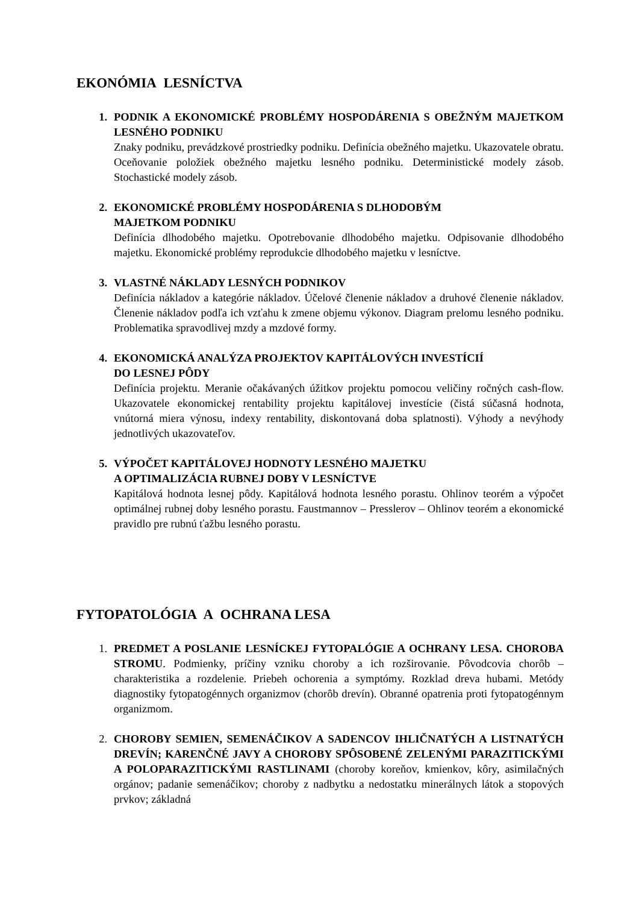EKONÓMIA LESNÍCTVA
1. PODNIK A EKONOMICKÉ PROBLÉMY HOSPODÁRENIA S OBEŽNÝM MAJETKOM LESNÉHO PODNIKU
Znaky podniku, prevádzkové prostriedky podniku. Definícia obežného majetku. Ukazovatele obratu. Oceňovanie položiek obežného majetku lesného podniku. Deterministické modely zásob. Stochastické modely zásob.
2. EKONOMICKÉ PROBLÉMY HOSPODÁRENIA S DLHODOBÝM
MAJETKOM PODNIKU
Definícia dlhodobého majetku. Opotrebovanie dlhodobého majetku. Odpisovanie dlhodobého majetku. Ekonomické problémy reprodukcie dlhodobého majetku v lesníctve.
3. VLASTNÉ NÁKLADY LESNÝCH PODNIKOV
Definícia nákladov a kategórie nákladov. Účelové členenie nákladov a druhové členenie nákladov. Členenie nákladov podľa ich vzťahu k zmene objemu výkonov. Diagram prelomu lesného podniku. Problematika spravodlivej mzdy a mzdové formy.
4. EKONOMICKÁ ANALÝZA PROJEKTOV KAPITÁLOVÝCH INVESTÍCIÍ
DO LESNEJ PÔDY
Definícia projektu. Meranie očakávaných úžitkov projektu pomocou veličiny ročných cash-flow. Ukazovatele ekonomickej rentability projektu kapitálovej investície (čistá súčasná hodnota, vnútorná miera výnosu, indexy rentability, diskontovaná doba splatnosti). Výhody a nevýhody jednotlivých ukazovateľov.
5. VÝPOČET KAPITÁLOVEJ HODNOTY LESNÉHO MAJETKU
A OPTIMALIZÁCIA RUBNEJ DOBY V LESNÍCTVE
Kapitálová hodnota lesnej pôdy. Kapitálová hodnota lesného porastu. Ohlinov teorém a výpočet optimálnej rubnej doby lesného porastu. Faustmannov – Presslerov – Ohlinov teorém a ekonomické pravidlo pre rubnú ťažbu lesného porastu.
FYTOPATOLÓGIA A OCHRANA LESA
1. PREDMET A POSLANIE LESNÍCKEJ FYTOPALÓGIE A OCHRANY LESA. CHOROBA STROMU. Podmienky, príčiny vzniku choroby a ich rozširovanie. Pôvodcovia chorôb – charakteristika a rozdelenie. Priebeh ochorenia a symptómy. Rozklad dreva hubami. Metódy diagnostiky fytopatogénnych organizmov (chorôb drevín). Obranné opatrenia proti fytopatogénnym organizmom.
2. CHOROBY SEMIEN, SEMENÁČIKOV A SADENCOV IHLIČNATÝCH A LISTNATÝCH DREVÍN; KARENČNÉ JAVY A CHOROBY SPÔSOBENÉ ZELENÝMI PARAZITICKÝMI A POLOPARAZITICKÝMI RASTLINAMI (choroby koreňov, kmienkov, kôry, asimilačných orgánov; padanie semenáčikov; choroby z nadbytku a nedostatku minerálnych látok a stopových prvkov; základná